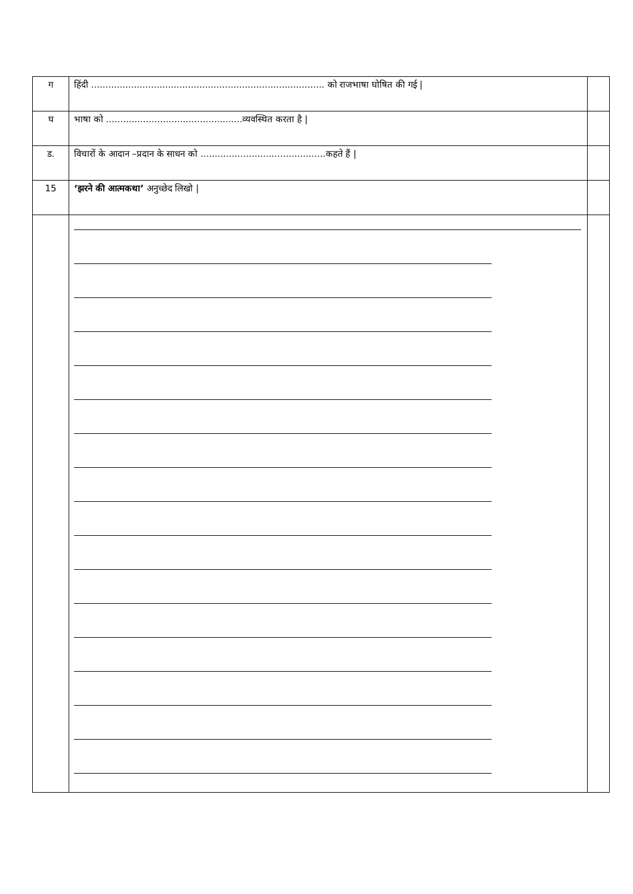| ग | हिंदी .................................................................................. को राजभाषा घोषित की गई / | |
| घ | भाषा को ................................................व्यवस्थित करता है / | |
| ड. | विचारों के आदान –प्रदान के साधन को ............................................कहते हैं / | |
| 15 | ‘झरने की आत्मकथा’ अनुच्छेद लिखो / | |